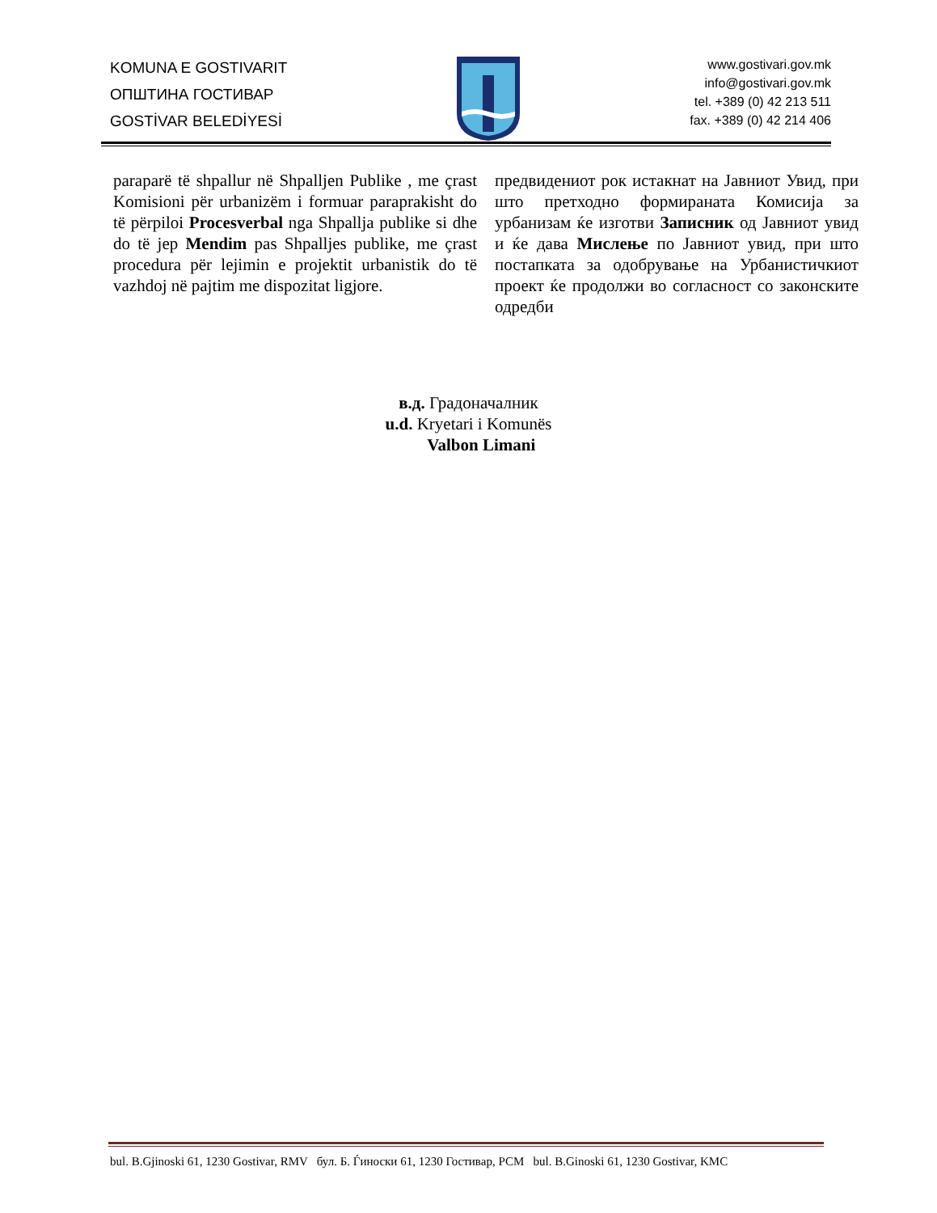KOMUNA E GOSTIVARIT
ОПШТИНА ГОСТИВАР
GOSTİVAR BELEDİYESİ
www.gostivari.gov.mk
info@gostivari.gov.mk
tel. +389 (0) 42 213 511
fax. +389 (0) 42 214 406
paraparë të shpallur në Shpalljen Publike , me çrast Komisioni për urbanizëm i formuar paraprakisht do të përpiloi Procesverbal nga Shpallja publike si dhe do të jep Mendim pas Shpalljes publike, me çrast procedura për lejimin e projektit urbanistik do të vazhdoj në pajtim me dispozitat ligjore.
предвидениот рок истакнат на Јавниот Увид, при што претходно формираната Комисија за урбанизам ќе изготви Записник од Јавниот увид и ќе дава Мислење по Јавниот увид, при што постапката за одобрување на Урбанистичкиот проект ќе продолжи во согласност со законските одредби
в.д. Градоначалник
u.d. Kryetari i Komunës
Valbon Limani
bul. B.Gjinoski 61, 1230 Gostivar, RMV бул. Б. Ѓиноски 61, 1230 Гостивар, РСМ bul. B.Ginoski 61, 1230 Gostivar, KMC